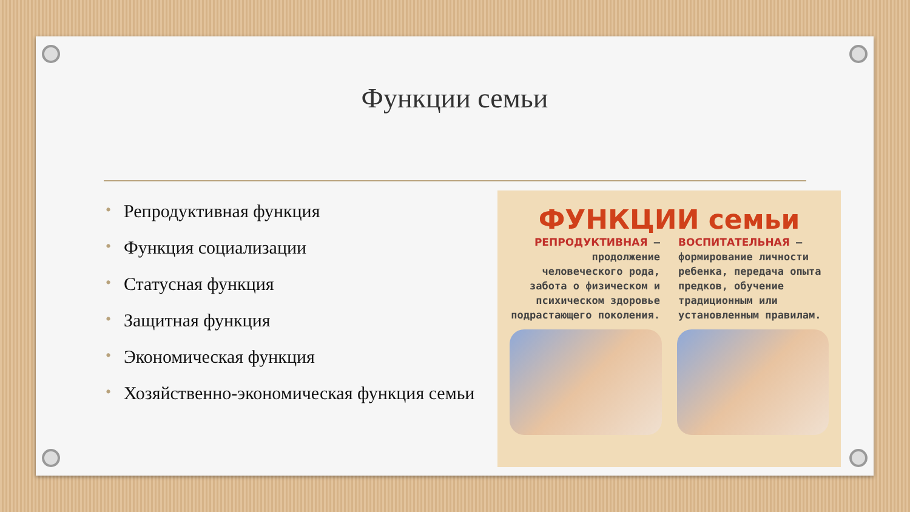Функции семьи
• Репродуктивная функция
• Функция социализации
• Статусная функция
• Защитная функция
• Экономическая функция
• Хозяйственно-экономическая функция семьи
ФУНКЦИИ семьи
РЕПРОДУКТИВНАЯ – продолжение человеческого рода, забота о физическом и психическом здоровье подрастающего поколения.
ВОСПИТАТЕЛЬНАЯ – формирование личности ребенка, передача опыта предков, обучение традиционным или установленным правилам.